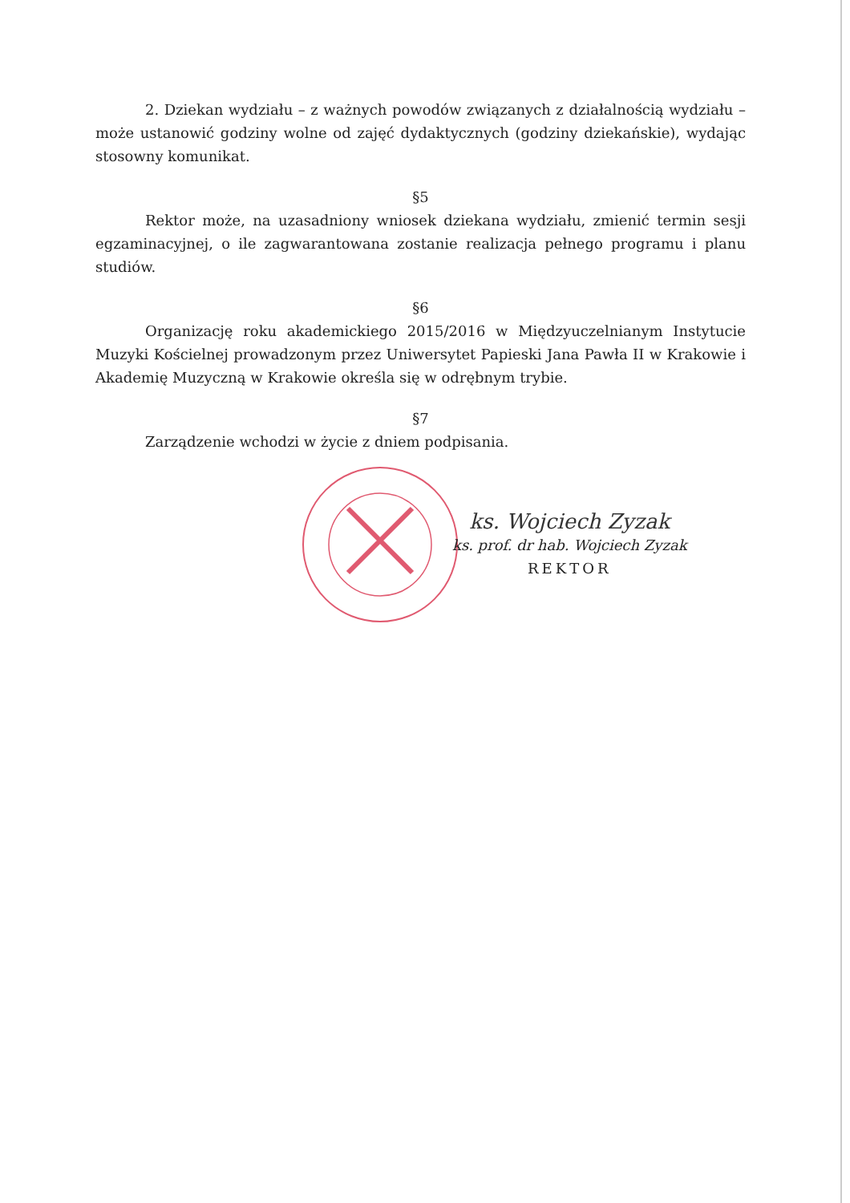2. Dziekan wydziału – z ważnych powodów związanych z działalnością wydziału – może ustanowić godziny wolne od zajęć dydaktycznych (godziny dziekańskie), wydając stosowny komunikat.
§5
Rektor może, na uzasadniony wniosek dziekana wydziału, zmienić termin sesji egzaminacyjnej, o ile zagwarantowana zostanie realizacja pełnego programu i planu studiów.
§6
Organizację roku akademickiego 2015/2016 w Międzyuczelnianym Instytucie Muzyki Kościelnej prowadzonym przez Uniwersytet Papieski Jana Pawła II w Krakowie i Akademię Muzyczną w Krakowie określa się w odrębnym trybie.
§7
Zarządzenie wchodzi w życie z dniem podpisania.
ks. Wojciech Zyzak
ks. prof. dr hab. Wojciech Zyzak
REKTOR